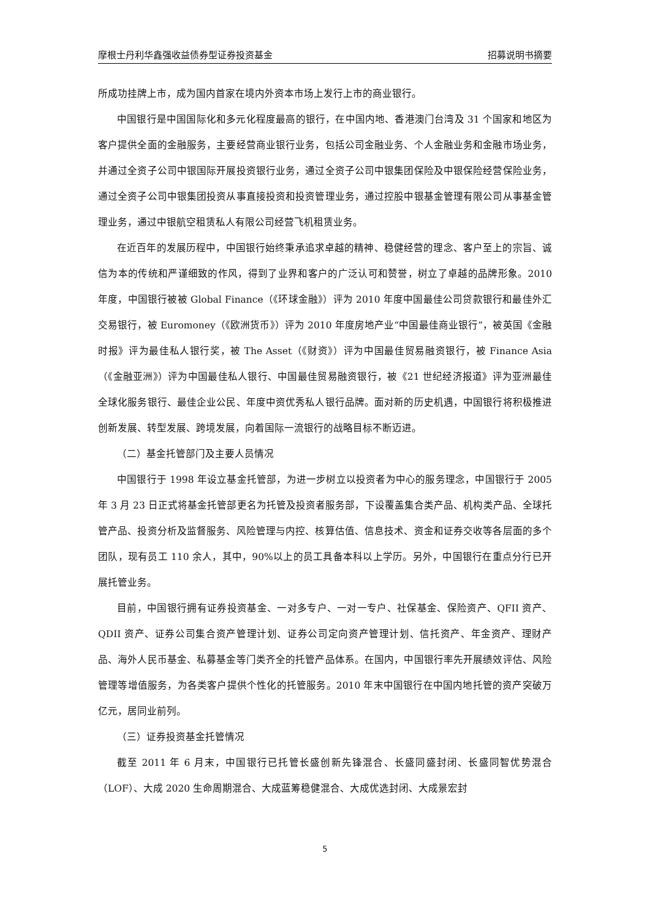摩根士丹利华鑫强收益债券型证券投资基金 招募说明书摘要
所成功挂牌上市，成为国内首家在境内外资本市场上发行上市的商业银行。
中国银行是中国国际化和多元化程度最高的银行，在中国内地、香港澳门台湾及 31 个国家和地区为客户提供全面的金融服务，主要经营商业银行业务，包括公司金融业务、个人金融业务和金融市场业务，并通过全资子公司中银国际开展投资银行业务，通过全资子公司中银集团保险及中银保险经营保险业务，通过全资子公司中银集团投资从事直接投资和投资管理业务，通过控股中银基金管理有限公司从事基金管理业务，通过中银航空租赁私人有限公司经营飞机租赁业务。
在近百年的发展历程中，中国银行始终秉承追求卓越的精神、稳健经营的理念、客户至上的宗旨、诚信为本的传统和严谨细致的作风，得到了业界和客户的广泛认可和赞誉，树立了卓越的品牌形象。2010 年度，中国银行被被 Global Finance（《环球金融》）评为 2010 年度中国最佳公司贷款银行和最佳外汇交易银行，被 Euromoney（《欧洲货币》）评为 2010 年度房地产业“中国最佳商业银行”，被英国《金融时报》评为最佳私人银行奖，被 The Asset（《财资》）评为中国最佳贸易融资银行，被 Finance Asia（《金融亚洲》）评为中国最佳私人银行、中国最佳贸易融资银行，被《21 世纪经济报道》评为亚洲最佳全球化服务银行、最佳企业公民、年度中资优秀私人银行品牌。面对新的历史机遇，中国银行将积极推进创新发展、转型发展、跨境发展，向着国际一流银行的战略目标不断迈进。
（二）基金托管部门及主要人员情况
中国银行于 1998 年设立基金托管部，为进一步树立以投资者为中心的服务理念，中国银行于 2005 年 3 月 23 日正式将基金托管部更名为托管及投资者服务部，下设覆盖集合类产品、机构类产品、全球托管产品、投资分析及监督服务、风险管理与内控、核算估值、信息技术、资金和证券交收等各层面的多个团队，现有员工 110 余人，其中，90%以上的员工具备本科以上学历。另外，中国银行在重点分行已开展托管业务。
目前，中国银行拥有证券投资基金、一对多专户、一对一专户、社保基金、保险资产、QFII 资产、QDII 资产、证券公司集合资产管理计划、证券公司定向资产管理计划、信托资产、年金资产、理财产品、海外人民币基金、私募基金等门类齐全的托管产品体系。在国内，中国银行率先开展绩效评估、风险管理等增值服务，为各类客户提供个性化的托管服务。2010 年末中国银行在中国内地托管的资产突破万亿元，居同业前列。
（三）证券投资基金托管情况
截至 2011 年 6 月末，中国银行已托管长盛创新先锋混合、长盛同盛封闭、长盛同智优势混合（LOF）、大成 2020 生命周期混合、大成蓝筹稳健混合、大成优选封闭、大成景宏封
5